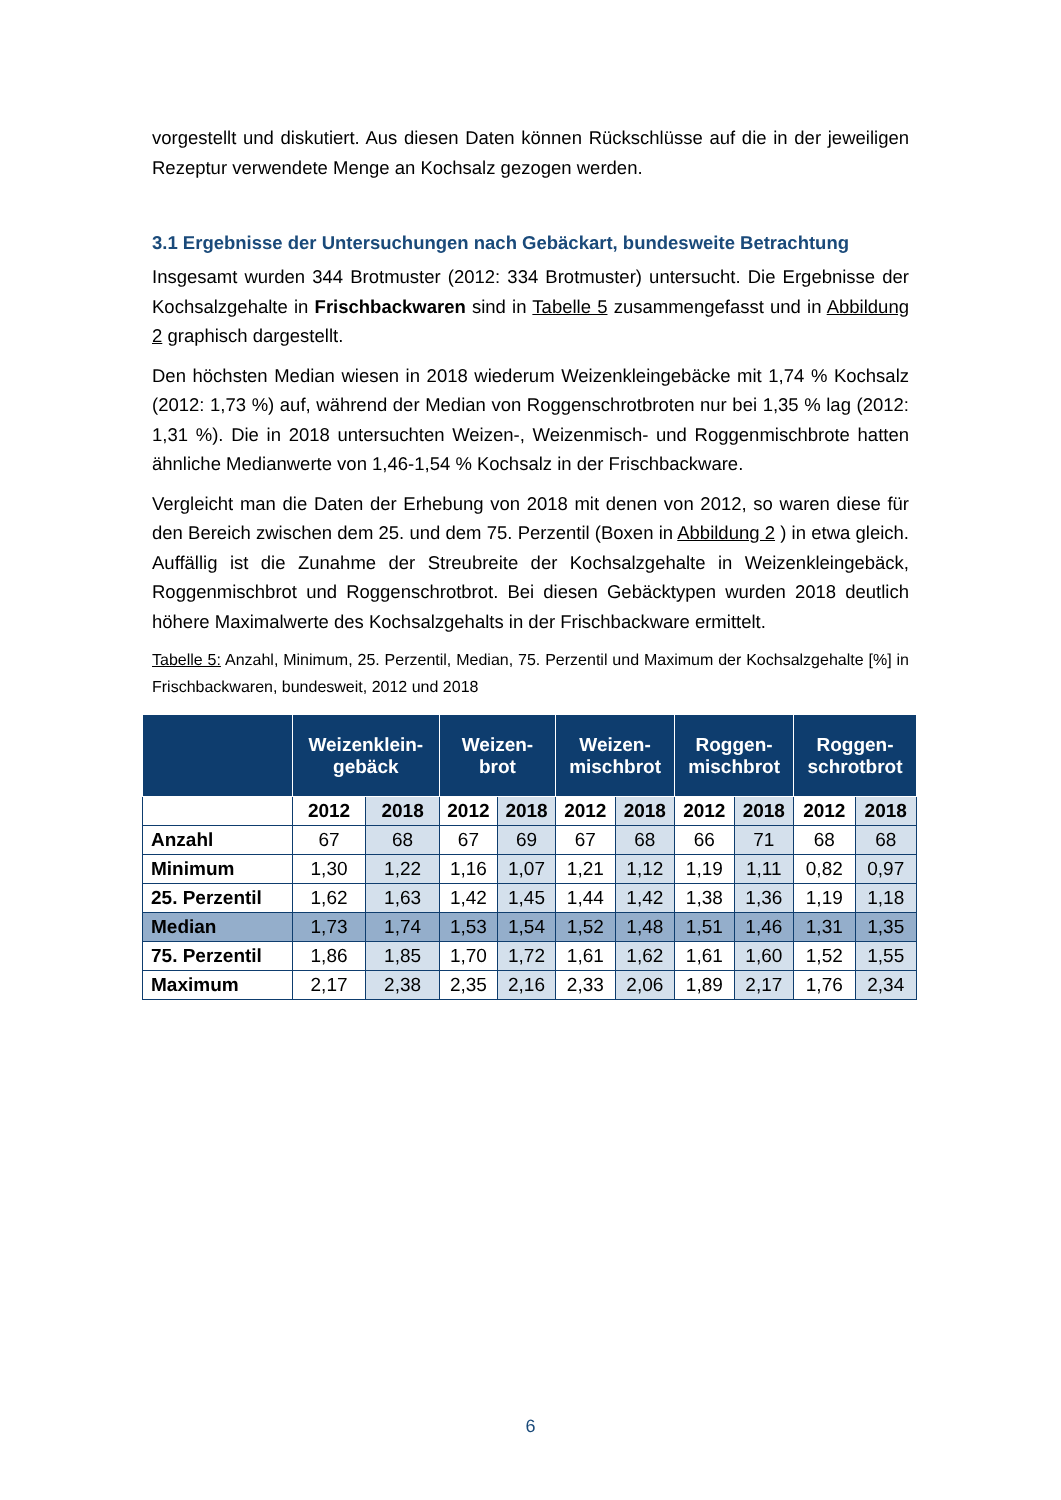vorgestellt und diskutiert. Aus diesen Daten können Rückschlüsse auf die in der jeweiligen Rezeptur verwendete Menge an Kochsalz gezogen werden.
3.1 Ergebnisse der Untersuchungen nach Gebäckart, bundesweite Betrachtung
Insgesamt wurden 344 Brotmuster (2012: 334 Brotmuster) untersucht. Die Ergebnisse der Kochsalzgehalte in Frischbackwaren sind in Tabelle 5 zusammengefasst und in Abbildung 2 graphisch dargestellt.
Den höchsten Median wiesen in 2018 wiederum Weizenkleingebäcke mit 1,74 % Kochsalz (2012: 1,73 %) auf, während der Median von Roggenschrotbroten nur bei 1,35 % lag (2012: 1,31 %). Die in 2018 untersuchten Weizen-, Weizenmisch- und Roggenmischbrote hatten ähnliche Medianwerte von 1,46-1,54 % Kochsalz in der Frischbackware.
Vergleicht man die Daten der Erhebung von 2018 mit denen von 2012, so waren diese für den Bereich zwischen dem 25. und dem 75. Perzentil (Boxen in Abbildung 2 ) in etwa gleich. Auffällig ist die Zunahme der Streubreite der Kochsalzgehalte in Weizenkleingebäck, Roggenmischbrot und Roggenschrotbrot. Bei diesen Gebäcktypen wurden 2018 deutlich höhere Maximalwerte des Kochsalzgehalts in der Frischbackware ermittelt.
Tabelle 5: Anzahl, Minimum, 25. Perzentil, Median, 75. Perzentil und Maximum der Kochsalzgehalte [%] in Frischbackwaren, bundesweit, 2012 und 2018
| | Weizenklein- gebäck | | Weizen- brot | | Weizen- mischbrot | | Roggen- mischbrot | | Roggen- schrotbrot | |
| --- | --- | --- | --- | --- | --- | --- | --- | --- | --- | --- |
| | 2012 | 2018 | 2012 | 2018 | 2012 | 2018 | 2012 | 2018 | 2012 | 2018 |
| Anzahl | 67 | 68 | 67 | 69 | 67 | 68 | 66 | 71 | 68 | 68 |
| Minimum | 1,30 | 1,22 | 1,16 | 1,07 | 1,21 | 1,12 | 1,19 | 1,11 | 0,82 | 0,97 |
| 25. Perzentil | 1,62 | 1,63 | 1,42 | 1,45 | 1,44 | 1,42 | 1,38 | 1,36 | 1,19 | 1,18 |
| Median | 1,73 | 1,74 | 1,53 | 1,54 | 1,52 | 1,48 | 1,51 | 1,46 | 1,31 | 1,35 |
| 75. Perzentil | 1,86 | 1,85 | 1,70 | 1,72 | 1,61 | 1,62 | 1,61 | 1,60 | 1,52 | 1,55 |
| Maximum | 2,17 | 2,38 | 2,35 | 2,16 | 2,33 | 2,06 | 1,89 | 2,17 | 1,76 | 2,34 |
6